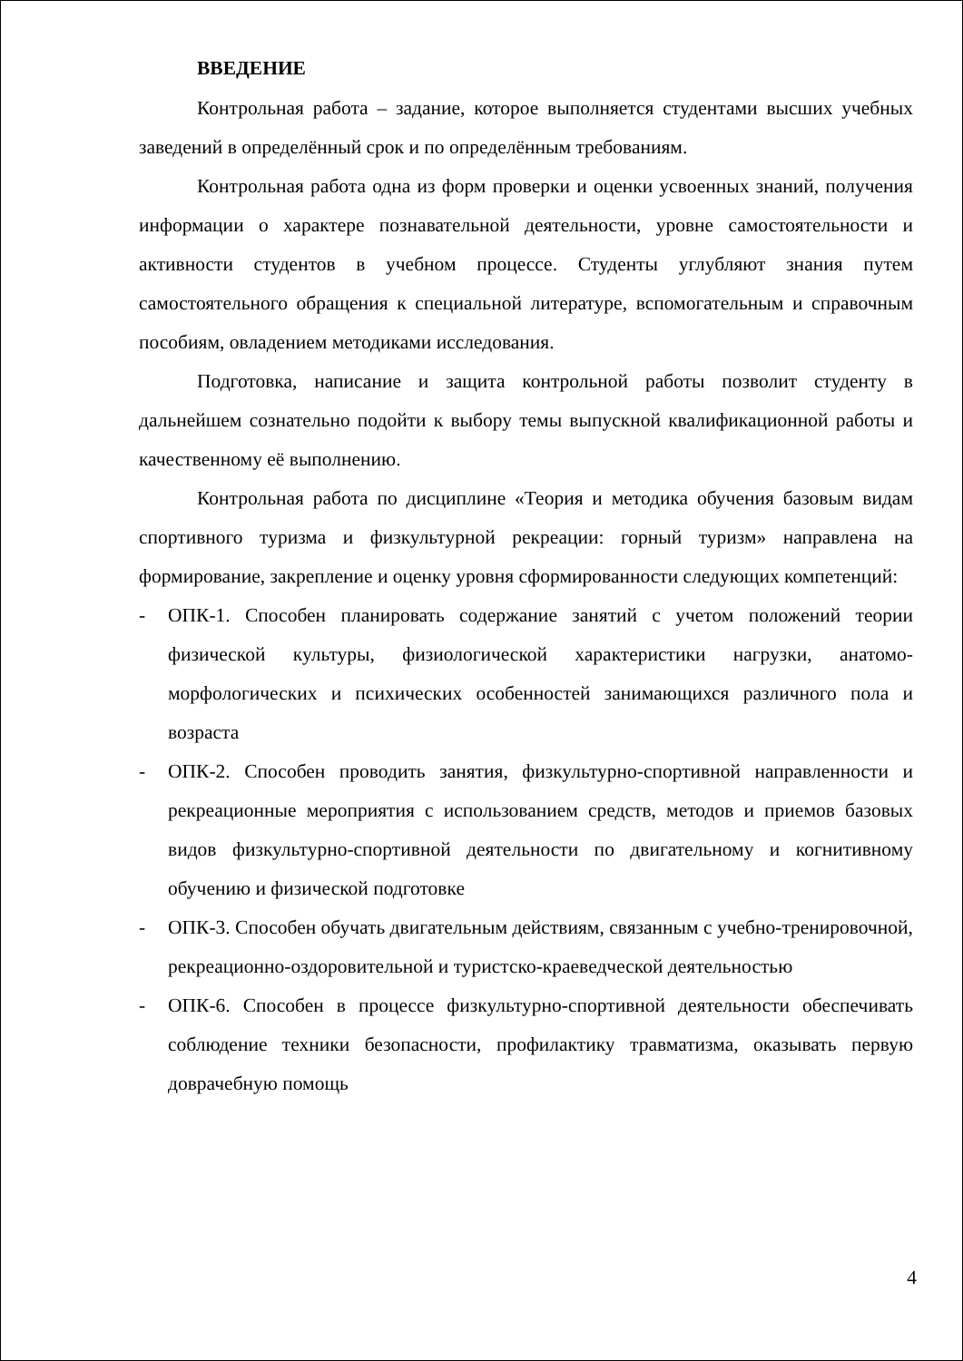ВВЕДЕНИЕ
Контрольная работа – задание, которое выполняется студентами высших учебных заведений в определённый срок и по определённым требованиям.
Контрольная работа одна из форм проверки и оценки усвоенных знаний, получения информации о характере познавательной деятельности, уровне самостоятельности и активности студентов в учебном процессе. Студенты углубляют знания путем самостоятельного обращения к специальной литературе, вспомогательным и справочным пособиям, овладением методиками исследования.
Подготовка, написание и защита контрольной работы позволит студенту в дальнейшем сознательно подойти к выбору темы выпускной квалификационной работы и качественному её выполнению.
Контрольная работа по дисциплине «Теория и методика обучения базовым видам спортивного туризма и физкультурной рекреации: горный туризм» направлена на формирование, закрепление и оценку уровня сформированности следующих компетенций:
- ОПК-1. Способен планировать содержание занятий с учетом положений теории физической культуры, физиологической характеристики нагрузки, анатомо-морфологических и психических особенностей занимающихся различного пола и возраста
- ОПК-2. Способен проводить занятия, физкультурно-спортивной направленности и рекреационные мероприятия с использованием средств, методов и приемов базовых видов физкультурно-спортивной деятельности по двигательному и когнитивному обучению и физической подготовке
- ОПК-3. Способен обучать двигательным действиям, связанным с учебно-тренировочной, рекреационно-оздоровительной и туристско-краеведческой деятельностью
- ОПК-6. Способен в процессе физкультурно-спортивной деятельности обеспечивать соблюдение техники безопасности, профилактику травматизма, оказывать первую доврачебную помощь
4